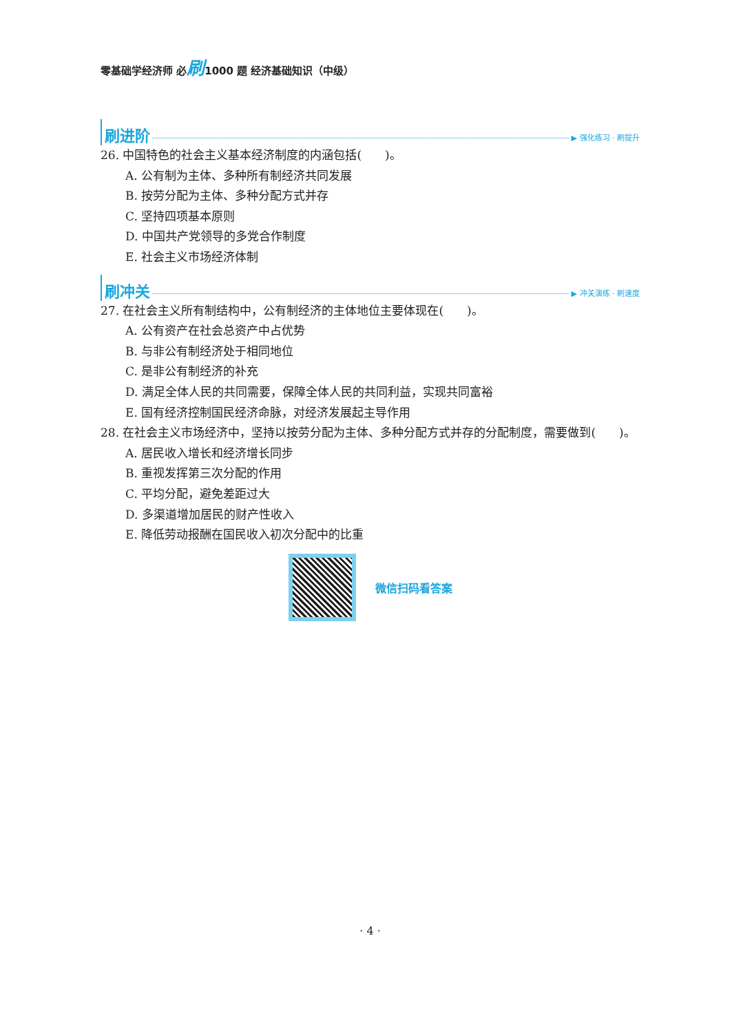零基础学经济师 必刷1000 题 经济基础知识（中级）
刷进阶 ▶ 强化练习 · 刷提升
26. 中国特色的社会主义基本经济制度的内涵包括(　　)。
A. 公有制为主体、多种所有制经济共同发展
B. 按劳分配为主体、多种分配方式并存
C. 坚持四项基本原则
D. 中国共产党领导的多党合作制度
E. 社会主义市场经济体制
刷冲关 ▶ 冲关演练 · 刷速度
27. 在社会主义所有制结构中，公有制经济的主体地位主要体现在(　　)。
A. 公有资产在社会总资产中占优势
B. 与非公有制经济处于相同地位
C. 是非公有制经济的补充
D. 满足全体人民的共同需要，保障全体人民的共同利益，实现共同富裕
E. 国有经济控制国民经济命脉，对经济发展起主导作用
28. 在社会主义市场经济中，坚持以按劳分配为主体、多种分配方式并存的分配制度，需要做到(　　)。
A. 居民收入增长和经济增长同步
B. 重视发挥第三次分配的作用
C. 平均分配，避免差距过大
D. 多渠道增加居民的财产性收入
E. 降低劳动报酬在国民收入初次分配中的比重
微信扫码看答案
· 4 ·